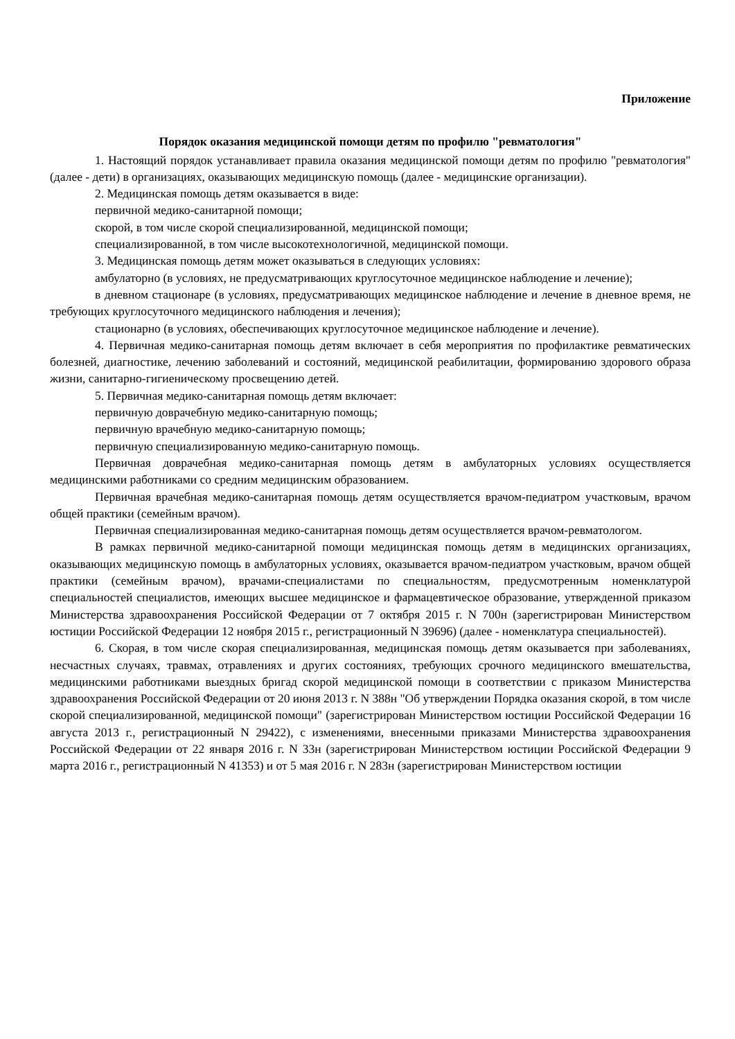Приложение
Порядок оказания медицинской помощи детям по профилю "ревматология"
1. Настоящий порядок устанавливает правила оказания медицинской помощи детям по профилю "ревматология" (далее - дети) в организациях, оказывающих медицинскую помощь (далее - медицинские организации).
2. Медицинская помощь детям оказывается в виде:
первичной медико-санитарной помощи;
скорой, в том числе скорой специализированной, медицинской помощи;
специализированной, в том числе высокотехнологичной, медицинской помощи.
3. Медицинская помощь детям может оказываться в следующих условиях:
амбулаторно (в условиях, не предусматривающих круглосуточное медицинское наблюдение и лечение);
в дневном стационаре (в условиях, предусматривающих медицинское наблюдение и лечение в дневное время, не требующих круглосуточного медицинского наблюдения и лечения);
стационарно (в условиях, обеспечивающих круглосуточное медицинское наблюдение и лечение).
4. Первичная медико-санитарная помощь детям включает в себя мероприятия по профилактике ревматических болезней, диагностике, лечению заболеваний и состояний, медицинской реабилитации, формированию здорового образа жизни, санитарно-гигиеническому просвещению детей.
5. Первичная медико-санитарная помощь детям включает:
первичную доврачебную медико-санитарную помощь;
первичную врачебную медико-санитарную помощь;
первичную специализированную медико-санитарную помощь.
Первичная доврачебная медико-санитарная помощь детям в амбулаторных условиях осуществляется медицинскими работниками со средним медицинским образованием.
Первичная врачебная медико-санитарная помощь детям осуществляется врачом-педиатром участковым, врачом общей практики (семейным врачом).
Первичная специализированная медико-санитарная помощь детям осуществляется врачом-ревматологом.
В рамках первичной медико-санитарной помощи медицинская помощь детям в медицинских организациях, оказывающих медицинскую помощь в амбулаторных условиях, оказывается врачом-педиатром участковым, врачом общей практики (семейным врачом), врачами-специалистами по специальностям, предусмотренным номенклатурой специальностей специалистов, имеющих высшее медицинское и фармацевтическое образование, утвержденной приказом Министерства здравоохранения Российской Федерации от 7 октября 2015 г. N 700н (зарегистрирован Министерством юстиции Российской Федерации 12 ноября 2015 г., регистрационный N 39696) (далее - номенклатура специальностей).
6. Скорая, в том числе скорая специализированная, медицинская помощь детям оказывается при заболеваниях, несчастных случаях, травмах, отравлениях и других состояниях, требующих срочного медицинского вмешательства, медицинскими работниками выездных бригад скорой медицинской помощи в соответствии с приказом Министерства здравоохранения Российской Федерации от 20 июня 2013 г. N 388н "Об утверждении Порядка оказания скорой, в том числе скорой специализированной, медицинской помощи" (зарегистрирован Министерством юстиции Российской Федерации 16 августа 2013 г., регистрационный N 29422), с изменениями, внесенными приказами Министерства здравоохранения Российской Федерации от 22 января 2016 г. N 33н (зарегистрирован Министерством юстиции Российской Федерации 9 марта 2016 г., регистрационный N 41353) и от 5 мая 2016 г. N 283н (зарегистрирован Министерством юстиции